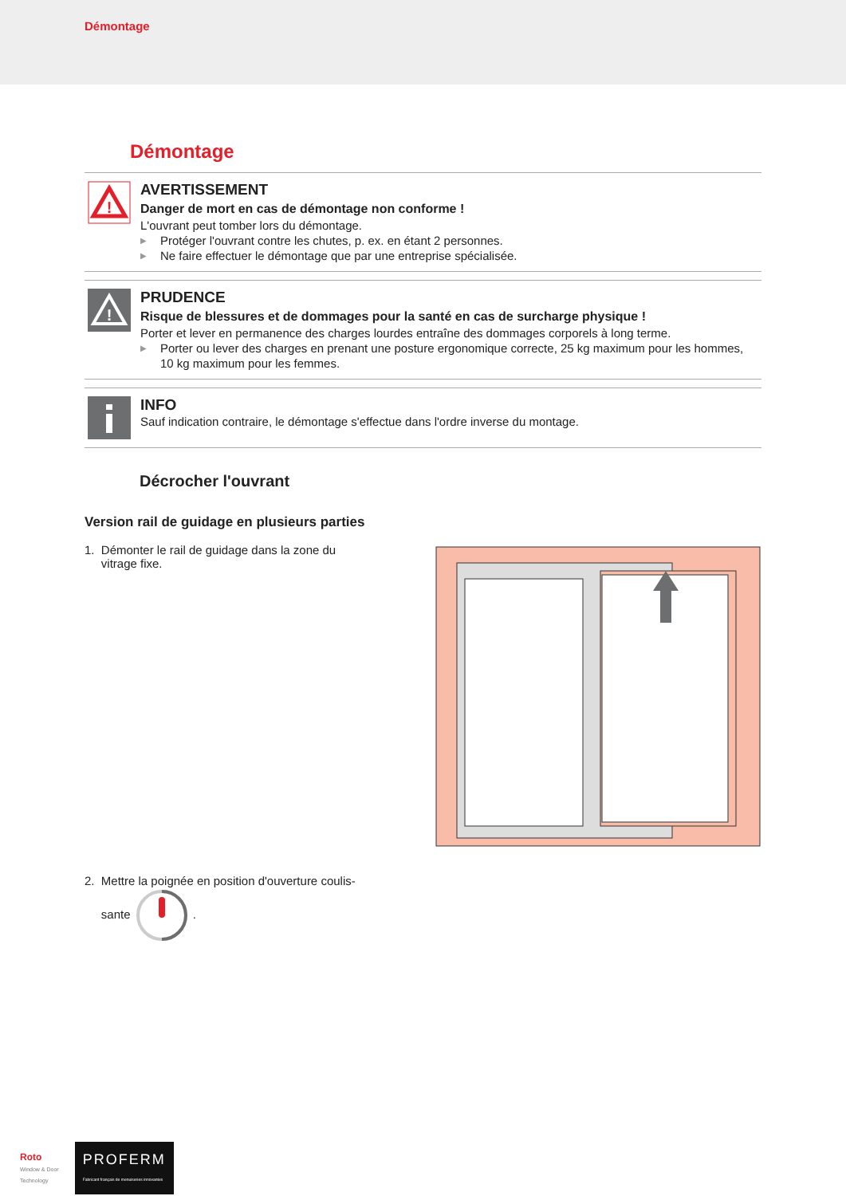Démontage
Démontage
!
AVERTISSEMENT
Danger de mort en cas de démontage non conforme !
L'ouvrant peut tomber lors du démontage.
▶ Protéger l'ouvrant contre les chutes, p. ex. en étant 2 personnes.
▶ Ne faire effectuer le démontage que par une entreprise spécialisée.
!
PRUDENCE
Risque de blessures et de dommages pour la santé en cas de surcharge physique !
Porter et lever en permanence des charges lourdes entraîne des dommages corporels à long terme.
▶ Porter ou lever des charges en prenant une posture ergonomique correcte, 25 kg maximum pour les hommes, 10 kg maximum pour les femmes.
INFO
Sauf indication contraire, le démontage s'effectue dans l'ordre inverse du montage.
Décrocher l'ouvrant
Version rail de guidage en plusieurs parties
1. Démonter le rail de guidage dans la zone du
vitrage fixe.
2. Mettre la poignée en position d'ouverture coulis-
sante .
Roto
Window & Door
Technology
PROFERM
Fabricant français de menuiseries innovantes